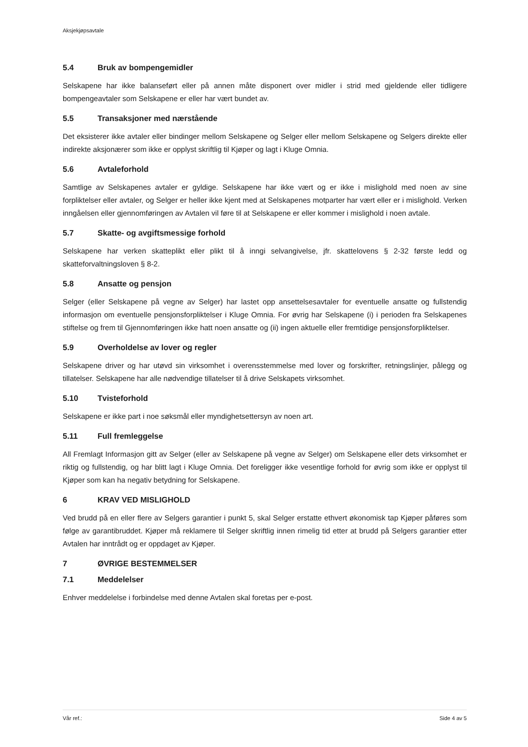Aksjekjøpsavtale
5.4 Bruk av bompengemidler
Selskapene har ikke balanseført eller på annen måte disponert over midler i strid med gjeldende eller tidligere bompengeavtaler som Selskapene er eller har vært bundet av.
5.5 Transaksjoner med nærstående
Det eksisterer ikke avtaler eller bindinger mellom Selskapene og Selger eller mellom Selskapene og Selgers direkte eller indirekte aksjonærer som ikke er opplyst skriftlig til Kjøper og lagt i Kluge Omnia.
5.6 Avtaleforhold
Samtlige av Selskapenes avtaler er gyldige. Selskapene har ikke vært og er ikke i mislighold med noen av sine forpliktelser eller avtaler, og Selger er heller ikke kjent med at Selskapenes motparter har vært eller er i mislighold. Verken inngåelsen eller gjennomføringen av Avtalen vil føre til at Selskapene er eller kommer i mislighold i noen avtale.
5.7 Skatte- og avgiftsmessige forhold
Selskapene har verken skatteplikt eller plikt til å inngi selvangivelse, jfr. skattelovens § 2-32 første ledd og skatteforvaltningsloven § 8-2.
5.8 Ansatte og pensjon
Selger (eller Selskapene på vegne av Selger) har lastet opp ansettelsesavtaler for eventuelle ansatte og fullstendig informasjon om eventuelle pensjonsforpliktelser i Kluge Omnia. For øvrig har Selskapene (i) i perioden fra Selskapenes stiftelse og frem til Gjennomføringen ikke hatt noen ansatte og (ii) ingen aktuelle eller fremtidige pensjonsforpliktelser.
5.9 Overholdelse av lover og regler
Selskapene driver og har utøvd sin virksomhet i overensstemmelse med lover og forskrifter, retningslinjer, pålegg og tillatelser. Selskapene har alle nødvendige tillatelser til å drive Selskapets virksomhet.
5.10 Tvisteforhold
Selskapene er ikke part i noe søksmål eller myndighetsettersyn av noen art.
5.11 Full fremleggelse
All Fremlagt Informasjon gitt av Selger (eller av Selskapene på vegne av Selger) om Selskapene eller dets virksomhet er riktig og fullstendig, og har blitt lagt i Kluge Omnia. Det foreligger ikke vesentlige forhold for øvrig som ikke er opplyst til Kjøper som kan ha negativ betydning for Selskapene.
6 KRAV VED MISLIGHOLD
Ved brudd på en eller flere av Selgers garantier i punkt 5, skal Selger erstatte ethvert økonomisk tap Kjøper påføres som følge av garantibruddet. Kjøper må reklamere til Selger skriftlig innen rimelig tid etter at brudd på Selgers garantier etter Avtalen har inntrådt og er oppdaget av Kjøper.
7 ØVRIGE BESTEMMELSER
7.1 Meddelelser
Enhver meddelelse i forbindelse med denne Avtalen skal foretas per e-post.
Vår ref.: Side 4 av 5